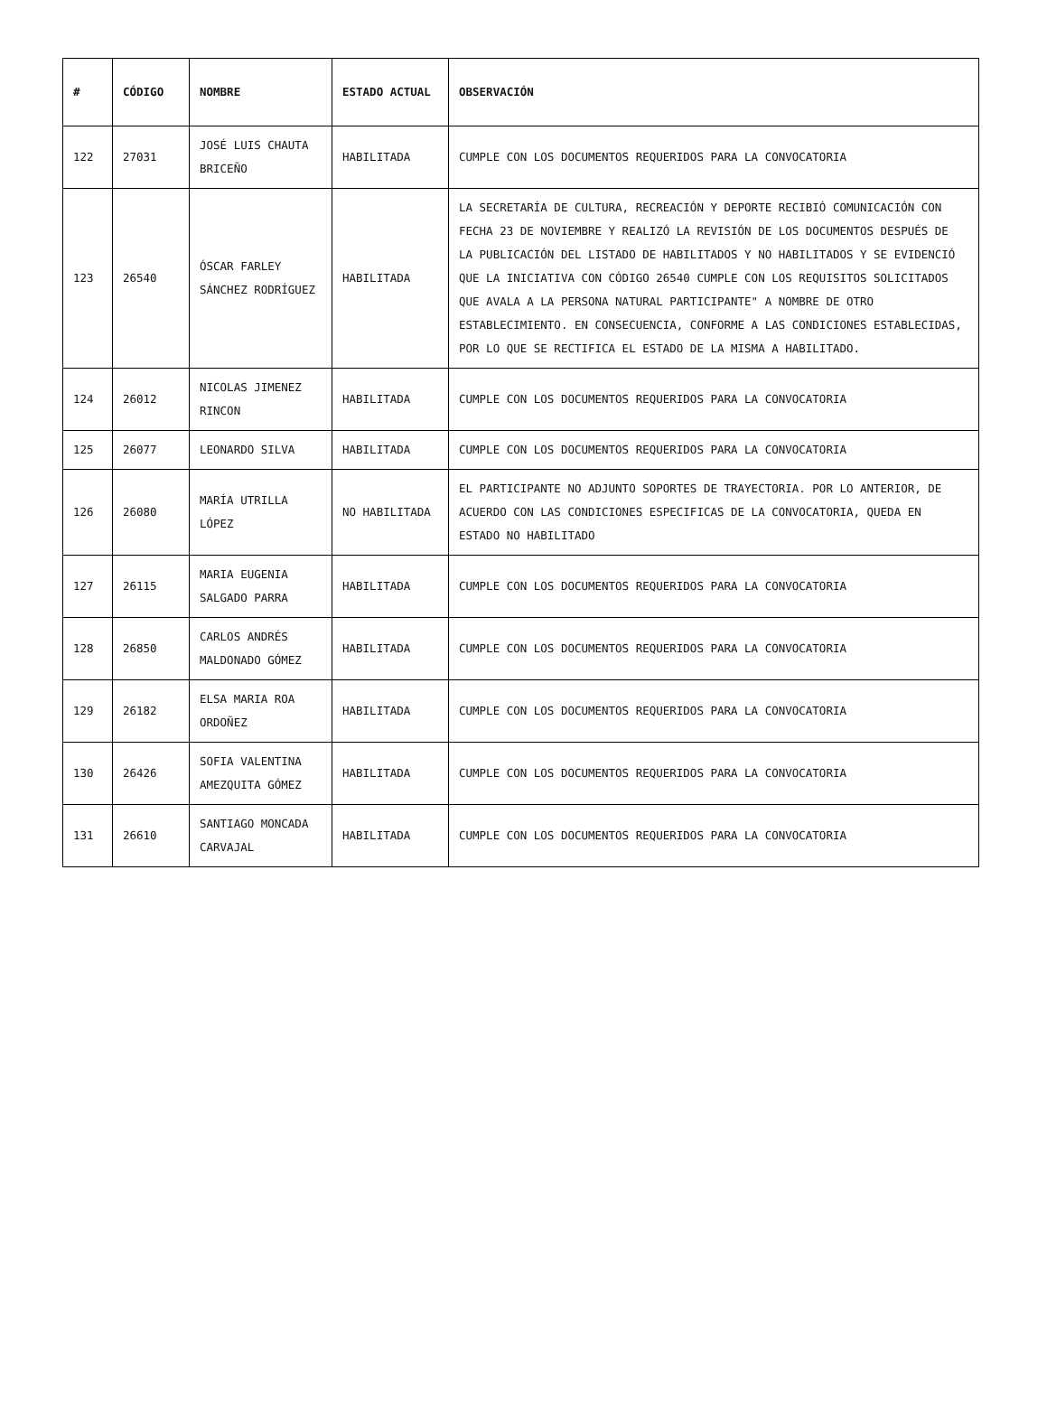| # | CÓDIGO | NOMBRE | ESTADO ACTUAL | OBSERVACIÓN |
| --- | --- | --- | --- | --- |
| 122 | 27031 | JOSÉ LUIS CHAUTA BRICEÑO | HABILITADA | CUMPLE CON LOS DOCUMENTOS REQUERIDOS PARA LA CONVOCATORIA |
| 123 | 26540 | ÓSCAR FARLEY SÁNCHEZ RODRÍGUEZ | HABILITADA | LA SECRETARÍA DE CULTURA, RECREACIÓN Y DEPORTE RECIBIÓ COMUNICACIÓN CON FECHA 23 DE NOVIEMBRE Y REALIZÓ LA REVISIÓN DE LOS DOCUMENTOS DESPUÉS DE LA PUBLICACIÓN DEL LISTADO DE HABILITADOS Y NO HABILITADOS Y SE EVIDENCIÓ QUE LA INICIATIVA CON CÓDIGO 26540 CUMPLE CON LOS REQUISITOS SOLICITADOS QUE AVALA A LA PERSONA NATURAL PARTICIPANTE" A NOMBRE DE OTRO ESTABLECIMIENTO. EN CONSECUENCIA, CONFORME A LAS CONDICIONES ESTABLECIDAS, POR LO QUE SE RECTIFICA EL ESTADO DE LA MISMA A HABILITADO. |
| 124 | 26012 | NICOLAS JIMENEZ RINCON | HABILITADA | CUMPLE CON LOS DOCUMENTOS REQUERIDOS PARA LA CONVOCATORIA |
| 125 | 26077 | LEONARDO SILVA | HABILITADA | CUMPLE CON LOS DOCUMENTOS REQUERIDOS PARA LA CONVOCATORIA |
| 126 | 26080 | MARÍA UTRILLA LÓPEZ | NO HABILITADA | EL PARTICIPANTE NO ADJUNTO SOPORTES DE TRAYECTORIA. POR LO ANTERIOR, DE ACUERDO CON LAS CONDICIONES ESPECIFICAS DE LA CONVOCATORIA, QUEDA EN ESTADO NO HABILITADO |
| 127 | 26115 | MARIA EUGENIA SALGADO PARRA | HABILITADA | CUMPLE CON LOS DOCUMENTOS REQUERIDOS PARA LA CONVOCATORIA |
| 128 | 26850 | CARLOS ANDRÉS MALDONADO GÓMEZ | HABILITADA | CUMPLE CON LOS DOCUMENTOS REQUERIDOS PARA LA CONVOCATORIA |
| 129 | 26182 | ELSA MARIA ROA ORDOÑEZ | HABILITADA | CUMPLE CON LOS DOCUMENTOS REQUERIDOS PARA LA CONVOCATORIA |
| 130 | 26426 | SOFIA VALENTINA AMEZQUITA GÓMEZ | HABILITADA | CUMPLE CON LOS DOCUMENTOS REQUERIDOS PARA LA CONVOCATORIA |
| 131 | 26610 | SANTIAGO MONCADA CARVAJAL | HABILITADA | CUMPLE CON LOS DOCUMENTOS REQUERIDOS PARA LA CONVOCATORIA |